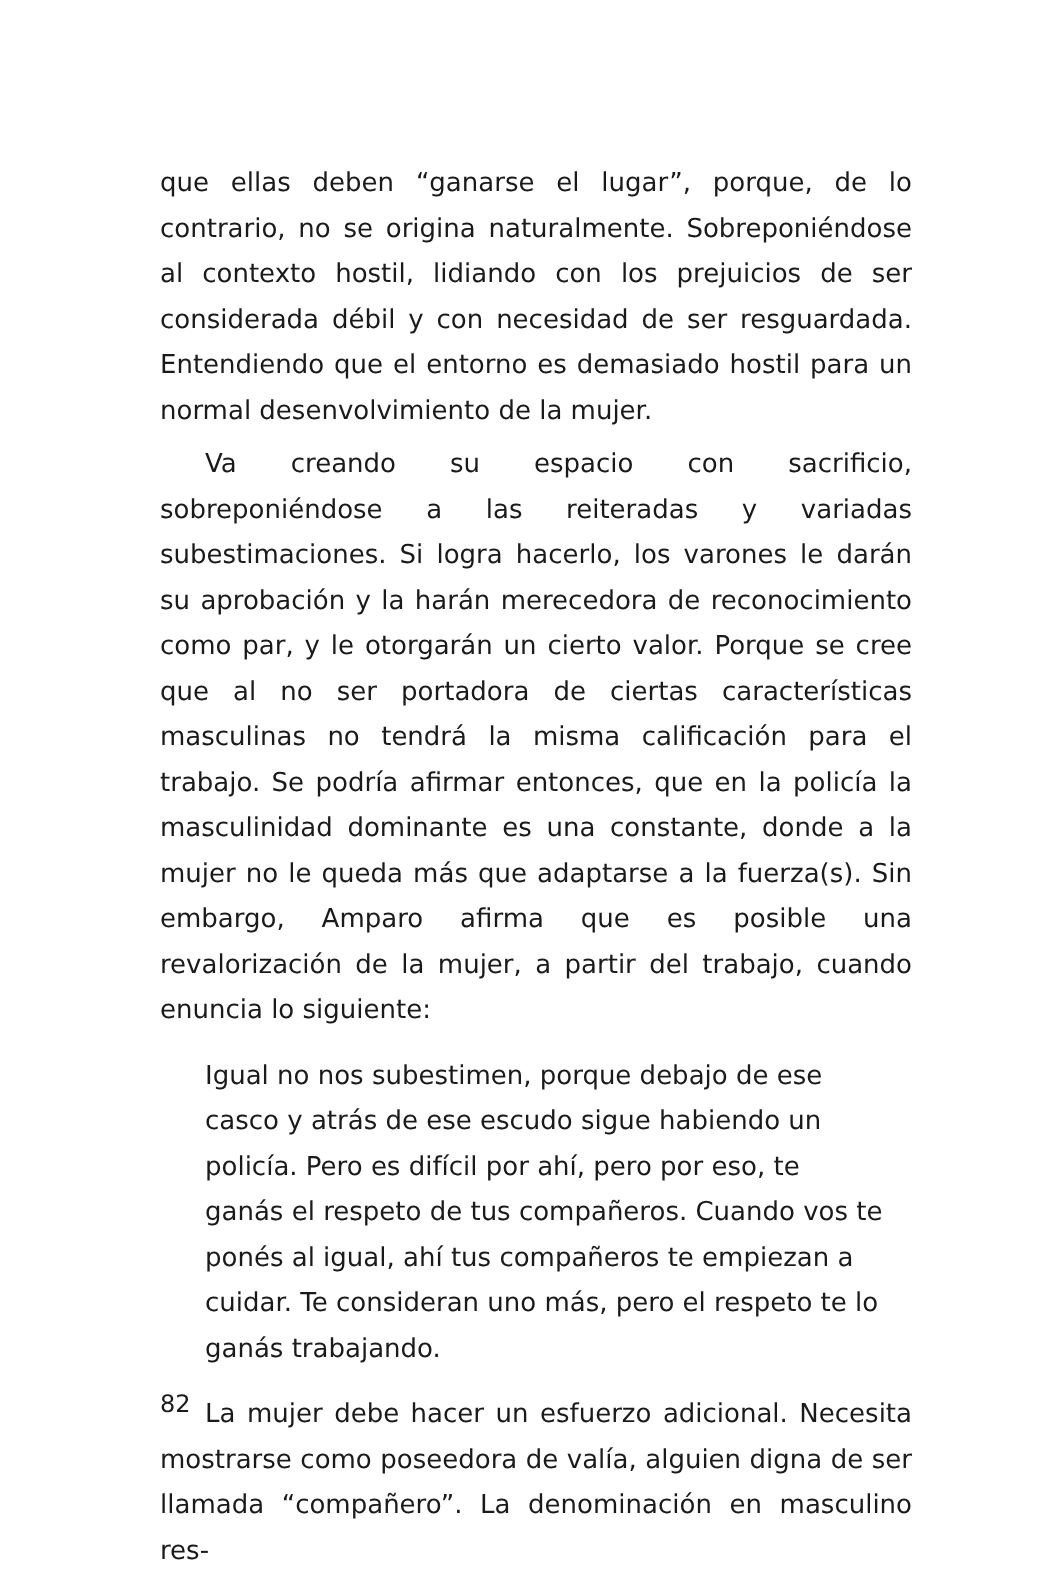que ellas deben “ganarse el lugar”, porque, de lo contrario, no se origina naturalmente. Sobreponiéndose al contexto hostil, lidiando con los prejuicios de ser considerada débil y con necesidad de ser resguardada. Entendiendo que el entorno es demasiado hostil para un normal desenvolvimiento de la mujer.
Va creando su espacio con sacrificio, sobreponiéndose a las reiteradas y variadas subestimaciones. Si logra hacerlo, los varones le darán su aprobación y la harán merecedora de reconocimiento como par, y le otorgarán un cierto valor. Porque se cree que al no ser portadora de ciertas características masculinas no tendrá la misma calificación para el trabajo. Se podría afirmar entonces, que en la policía la masculinidad dominante es una constante, donde a la mujer no le queda más que adaptarse a la fuerza(s). Sin embargo, Amparo afirma que es posible una revalorización de la mujer, a partir del trabajo, cuando enuncia lo siguiente:
Igual no nos subestimen, porque debajo de ese casco y atrás de ese escudo sigue habiendo un policía. Pero es difícil por ahí, pero por eso, te ganás el respeto de tus compañeros. Cuando vos te ponés al igual, ahí tus compañeros te empiezan a cuidar. Te consideran uno más, pero el respeto te lo ganás trabajando.
La mujer debe hacer un esfuerzo adicional. Necesita mostrarse como poseedora de valía, alguien digna de ser llamada “compañero”. La denominación en masculino res-
82